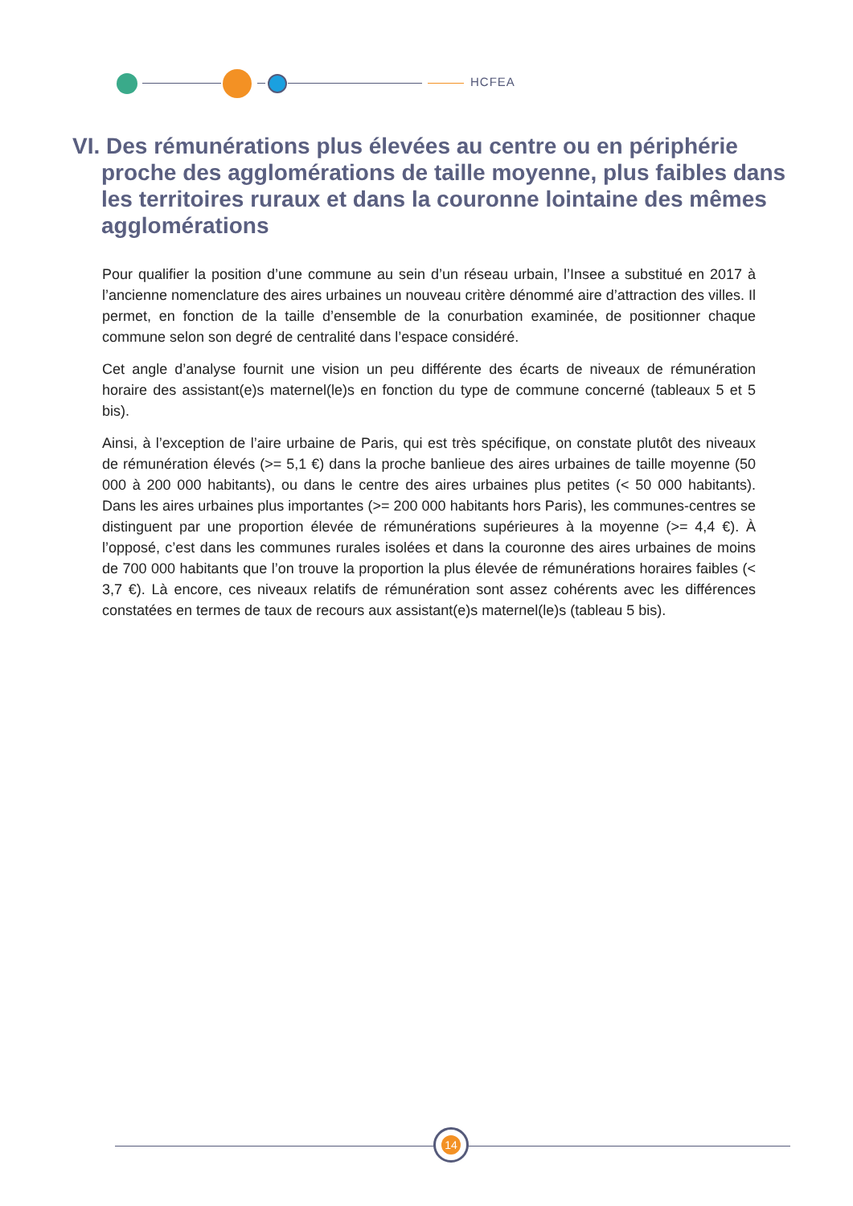HCFEA
VI. Des rémunérations plus élevées au centre ou en périphérie proche des agglomérations de taille moyenne, plus faibles dans les territoires ruraux et dans la couronne lointaine des mêmes agglomérations
Pour qualifier la position d’une commune au sein d’un réseau urbain, l’Insee a substitué en 2017 à l’ancienne nomenclature des aires urbaines un nouveau critère dénommé aire d’attraction des villes. Il permet, en fonction de la taille d’ensemble de la conurbation examinée, de positionner chaque commune selon son degré de centralité dans l’espace considéré.
Cet angle d’analyse fournit une vision un peu différente des écarts de niveaux de rémunération horaire des assistant(e)s maternel(le)s en fonction du type de commune concerné (tableaux 5 et 5 bis).
Ainsi, à l’exception de l’aire urbaine de Paris, qui est très spécifique, on constate plutôt des niveaux de rémunération élevés (>= 5,1 €) dans la proche banlieue des aires urbaines de taille moyenne (50 000 à 200 000 habitants), ou dans le centre des aires urbaines plus petites (< 50 000 habitants). Dans les aires urbaines plus importantes (>= 200 000 habitants hors Paris), les communes-centres se distinguent par une proportion élevée de rémunérations supérieures à la moyenne (>= 4,4 €). À l’opposé, c’est dans les communes rurales isolées et dans la couronne des aires urbaines de moins de 700 000 habitants que l’on trouve la proportion la plus élevée de rémunérations horaires faibles (< 3,7 €). Là encore, ces niveaux relatifs de rémunération sont assez cohérents avec les différences constatées en termes de taux de recours aux assistant(e)s maternel(le)s (tableau 5 bis).
14